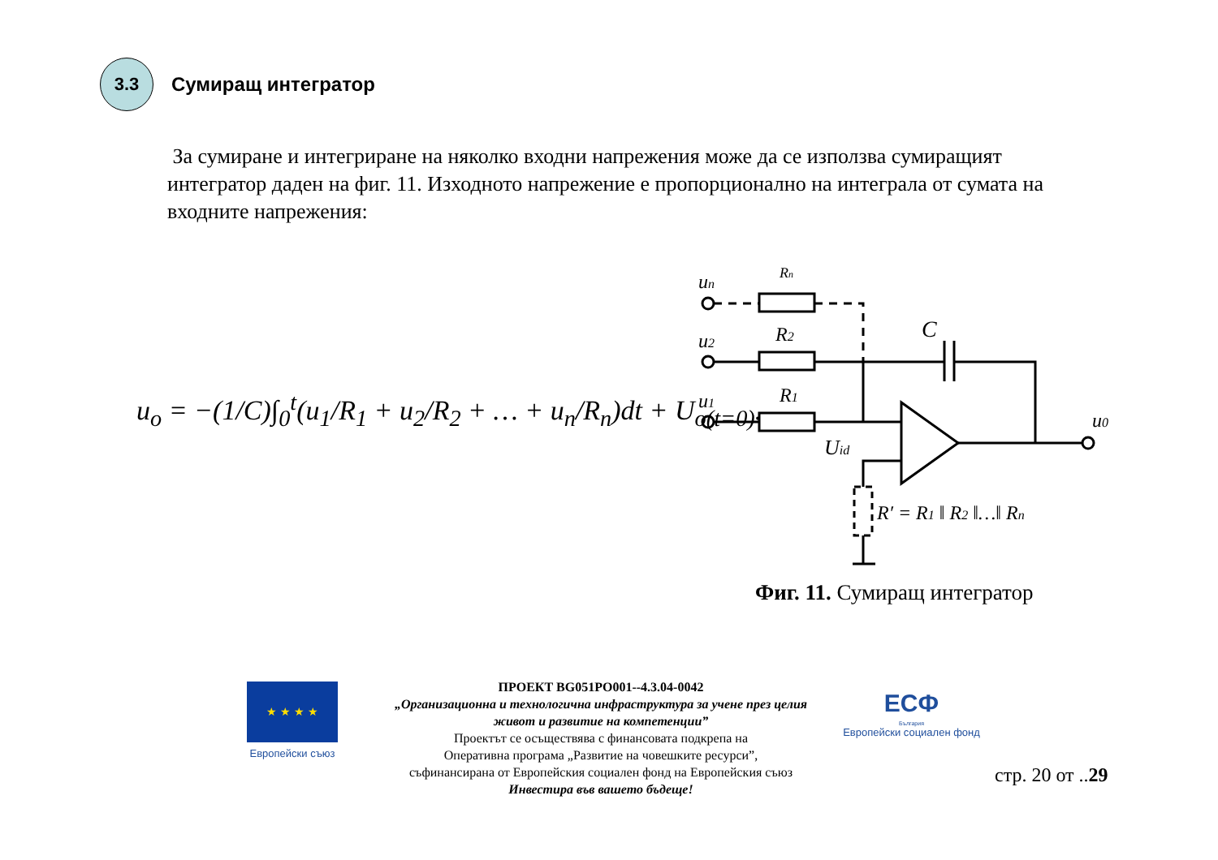3.3
Сумиращ интегратор
За сумиране и интегриране на няколко входни напрежения може да се използва сумиращият интегратор даден на фиг. 11. Изходното напрежение е пропорционално на интеграла от сумата на входните напрежения:
u<sub>o</sub> = −(1/C)∫<sub>0</sub><sup>t</sup>(u<sub>1</sub>/R<sub>1</sub> + u<sub>2</sub>/R<sub>2</sub> + … + u<sub>n</sub>/R<sub>n</sub>)dt + U<sub>o(t=0)</sub>.
un
Rn
u2
R2
u1
R1
C
u0
Uid
R′ = R1 ‖ R2 ‖…‖ Rn
Фиг. 11. Сумиращ интегратор
★ ★ ★ ★
Европейски съюз
ПРОЕКТ BG051PO001--4.3.04-0042
„Организационна и технологична инфраструктура за учене през целия живот и развитие на компетенции”
Проектът се осъществява с финансовата подкрепа на
Оперативна програма „Развитие на човешките ресурси”,
съфинансирана от Европейския социален фонд на Европейския съюз
Инвестира във вашето бъдеще!
ЕСФ
България
Европейски социален фонд
стр. 20 от ..29